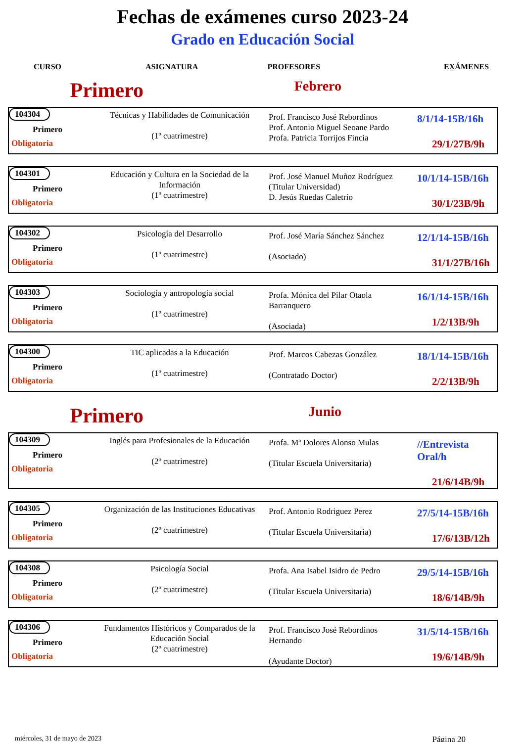Fechas de exámenes curso 2023-24
Grado en Educación Social
CURSO ASIGNATURA PROFESORES EXÁMENES
Primero
Febrero
| 104304 Primero Obligatoria | Técnicas y Habilidades de Comunicación (1º cuatrimestre) | Prof. Francisco José Rebordinos Prof. Antonio Miguel Seoane Pardo Profa. Patricia Torrijos Fincia | 8/1/14-15B/16h 29/1/27B/9h |
| 104301 Primero Obligatoria | Educación y Cultura en la Sociedad de la Información (1º cuatrimestre) | Prof. José Manuel Muñoz Rodríguez (Titular Universidad) D. Jesús Ruedas Caletrío | 10/1/14-15B/16h 30/1/23B/9h |
| 104302 Primero Obligatoria | Psicología del Desarrollo (1º cuatrimestre) | Prof. José María Sánchez Sánchez (Asociado) | 12/1/14-15B/16h 31/1/27B/16h |
| 104303 Primero Obligatoria | Sociología y antropología social (1º cuatrimestre) | Profa. Mónica del Pilar Otaola Barranquero (Asociada) | 16/1/14-15B/16h 1/2/13B/9h |
| 104300 Primero Obligatoria | TIC aplicadas a la Educación (1º cuatrimestre) | Prof. Marcos Cabezas González (Contratado Doctor) | 18/1/14-15B/16h 2/2/13B/9h |
Primero
Junio
| 104309 Primero Obligatoria | Inglés para Profesionales de la Educación (2º cuatrimestre) | Profa. Mª Dolores Alonso Mulas (Titular Escuela Universitaria) | //Entrevista Oral/h 21/6/14B/9h |
| 104305 Primero Obligatoria | Organización de las Instituciones Educativas (2º cuatrimestre) | Prof. Antonio Rodriguez Perez (Titular Escuela Universitaria) | 27/5/14-15B/16h 17/6/13B/12h |
| 104308 Primero Obligatoria | Psicología Social (2º cuatrimestre) | Profa. Ana Isabel Isidro de Pedro (Titular Escuela Universitaria) | 29/5/14-15B/16h 18/6/14B/9h |
| 104306 Primero Obligatoria | Fundamentos Históricos y Comparados de la Educación Social (2º cuatrimestre) | Prof. Francisco José Rebordinos Hernando (Ayudante Doctor) | 31/5/14-15B/16h 19/6/14B/9h |
miércoles, 31 de mayo de 2023 Página 20